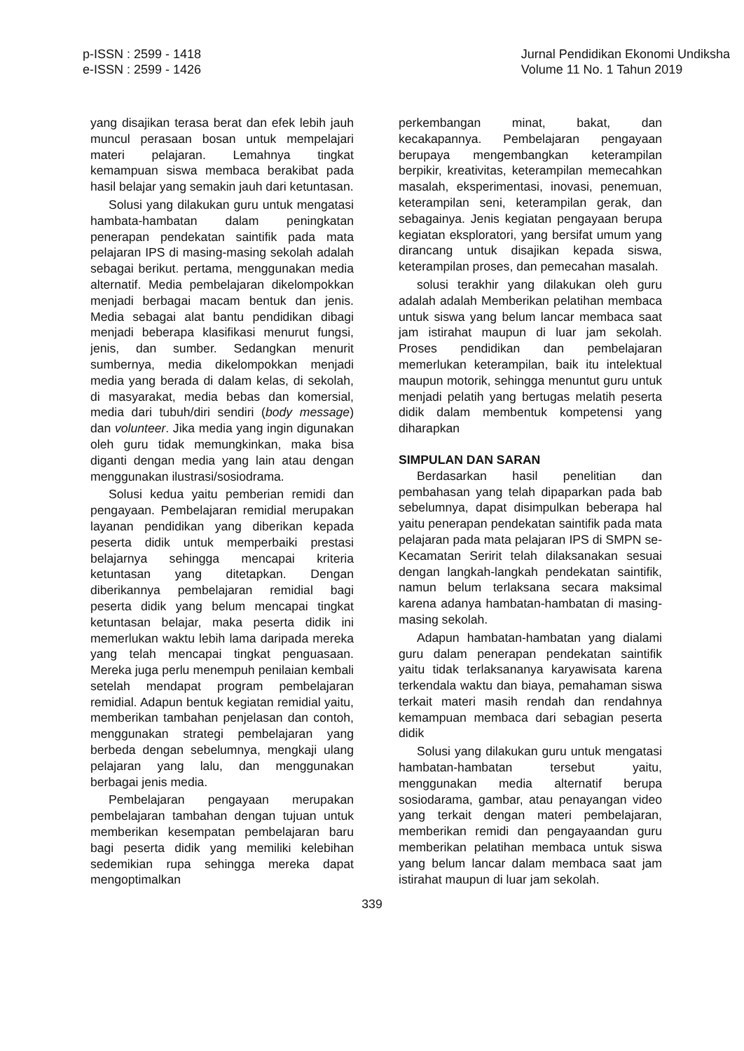p-ISSN : 2599 - 1418
e-ISSN : 2599 - 1426
Jurnal Pendidikan Ekonomi Undiksha
Volume 11 No. 1 Tahun 2019
yang disajikan terasa berat dan efek lebih jauh muncul perasaan bosan untuk mempelajari materi pelajaran. Lemahnya tingkat kemampuan siswa membaca berakibat pada hasil belajar yang semakin jauh dari ketuntasan.
Solusi yang dilakukan guru untuk mengatasi hambata-hambatan dalam peningkatan penerapan pendekatan saintifik pada mata pelajaran IPS di masing-masing sekolah adalah sebagai berikut. pertama, menggunakan media alternatif. Media pembelajaran dikelompokkan menjadi berbagai macam bentuk dan jenis. Media sebagai alat bantu pendidikan dibagi menjadi beberapa klasifikasi menurut fungsi, jenis, dan sumber. Sedangkan menurit sumbernya, media dikelompokkan menjadi media yang berada di dalam kelas, di sekolah, di masyarakat, media bebas dan komersial, media dari tubuh/diri sendiri (body message) dan volunteer. Jika media yang ingin digunakan oleh guru tidak memungkinkan, maka bisa diganti dengan media yang lain atau dengan menggunakan ilustrasi/sosiodrama.
Solusi kedua yaitu pemberian remidi dan pengayaan. Pembelajaran remidial merupakan layanan pendidikan yang diberikan kepada peserta didik untuk memperbaiki prestasi belajarnya sehingga mencapai kriteria ketuntasan yang ditetapkan. Dengan diberikannya pembelajaran remidial bagi peserta didik yang belum mencapai tingkat ketuntasan belajar, maka peserta didik ini memerlukan waktu lebih lama daripada mereka yang telah mencapai tingkat penguasaan. Mereka juga perlu menempuh penilaian kembali setelah mendapat program pembelajaran remidial. Adapun bentuk kegiatan remidial yaitu, memberikan tambahan penjelasan dan contoh, menggunakan strategi pembelajaran yang berbeda dengan sebelumnya, mengkaji ulang pelajaran yang lalu, dan menggunakan berbagai jenis media.
Pembelajaran pengayaan merupakan pembelajaran tambahan dengan tujuan untuk memberikan kesempatan pembelajaran baru bagi peserta didik yang memiliki kelebihan sedemikian rupa sehingga mereka dapat mengoptimalkan
perkembangan minat, bakat, dan kecakapannya. Pembelajaran pengayaan berupaya mengembangkan keterampilan berpikir, kreativitas, keterampilan memecahkan masalah, eksperimentasi, inovasi, penemuan, keterampilan seni, keterampilan gerak, dan sebagainya. Jenis kegiatan pengayaan berupa kegiatan eksploratori, yang bersifat umum yang dirancang untuk disajikan kepada siswa, keterampilan proses, dan pemecahan masalah.
solusi terakhir yang dilakukan oleh guru adalah adalah Memberikan pelatihan membaca untuk siswa yang belum lancar membaca saat jam istirahat maupun di luar jam sekolah. Proses pendidikan dan pembelajaran memerlukan keterampilan, baik itu intelektual maupun motorik, sehingga menuntut guru untuk menjadi pelatih yang bertugas melatih peserta didik dalam membentuk kompetensi yang diharapkan
SIMPULAN DAN SARAN
Berdasarkan hasil penelitian dan pembahasan yang telah dipaparkan pada bab sebelumnya, dapat disimpulkan beberapa hal yaitu penerapan pendekatan saintifik pada mata pelajaran pada mata pelajaran IPS di SMPN se-Kecamatan Seririt telah dilaksanakan sesuai dengan langkah-langkah pendekatan saintifik, namun belum terlaksana secara maksimal karena adanya hambatan-hambatan di masing-masing sekolah.
Adapun hambatan-hambatan yang dialami guru dalam penerapan pendekatan saintifik yaitu tidak terlaksananya karyawisata karena terkendala waktu dan biaya, pemahaman siswa terkait materi masih rendah dan rendahnya kemampuan membaca dari sebagian peserta didik
Solusi yang dilakukan guru untuk mengatasi hambatan-hambatan tersebut yaitu, menggunakan media alternatif berupa sosiodarama, gambar, atau penayangan video yang terkait dengan materi pembelajaran, memberikan remidi dan pengayaandan guru memberikan pelatihan membaca untuk siswa yang belum lancar dalam membaca saat jam istirahat maupun di luar jam sekolah.
339